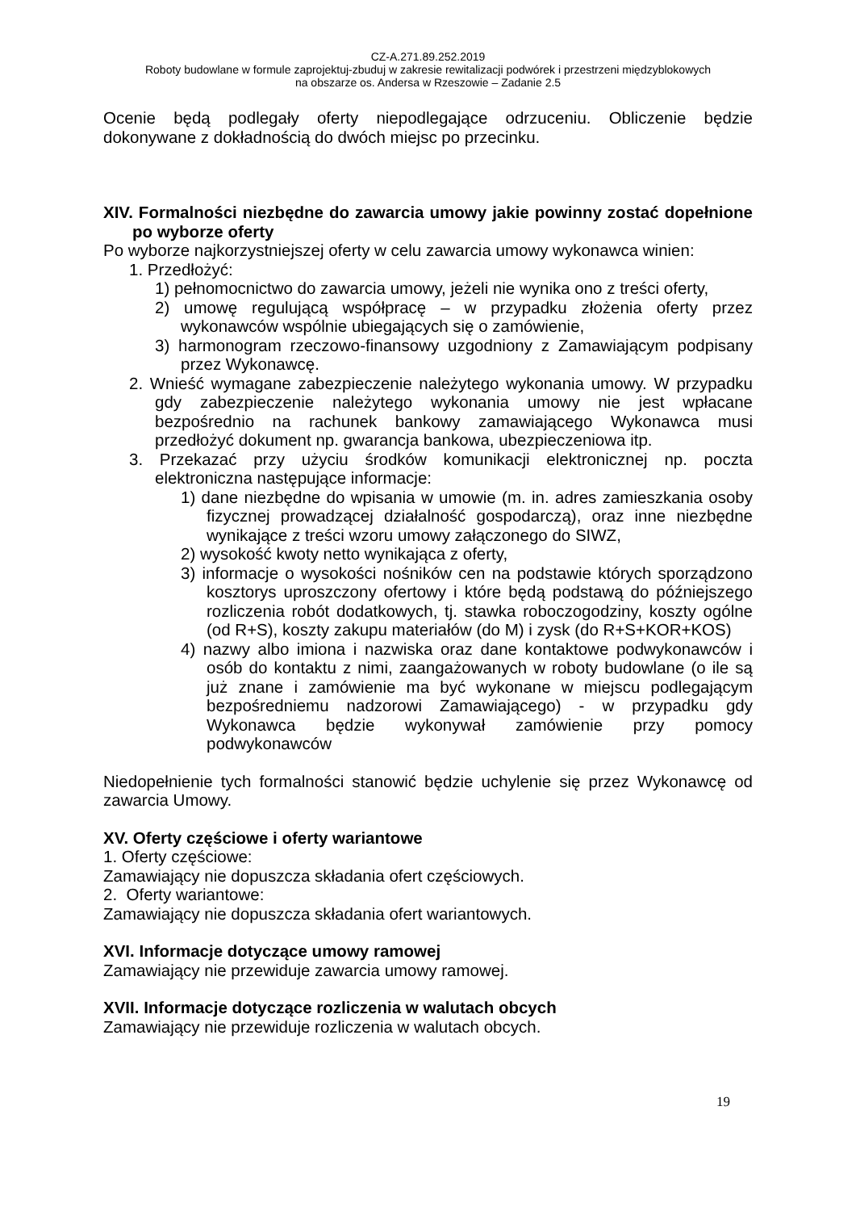CZ-A.271.89.252.2019
Roboty budowlane w formule zaprojektuj-zbuduj w zakresie rewitalizacji podwórek i przestrzeni międzyblokowych
na obszarze os. Andersa w Rzeszowie – Zadanie 2.5
Ocenie będą podlegały oferty niepodlegające odrzuceniu. Obliczenie będzie dokonywane z dokładnością do dwóch miejsc po przecinku.
XIV. Formalności niezbędne do zawarcia umowy jakie powinny zostać dopełnione po wyborze oferty
Po wyborze najkorzystniejszej oferty w celu zawarcia umowy wykonawca winien:
1. Przedłożyć:
1) pełnomocnictwo do zawarcia umowy, jeżeli nie wynika ono z treści oferty,
2) umowę regulującą współpracę – w przypadku złożenia oferty przez wykonawców wspólnie ubiegających się o zamówienie,
3) harmonogram rzeczowo-finansowy uzgodniony z Zamawiającym podpisany przez Wykonawcę.
2. Wnieść wymagane zabezpieczenie należytego wykonania umowy. W przypadku gdy zabezpieczenie należytego wykonania umowy nie jest wpłacane bezpośrednio na rachunek bankowy zamawiającego Wykonawca musi przedłożyć dokument np. gwarancja bankowa, ubezpieczeniowa itp.
3. Przekazać przy użyciu środków komunikacji elektronicznej np. poczta elektroniczna następujące informacje:
1) dane niezbędne do wpisania w umowie (m. in. adres zamieszkania osoby fizycznej prowadzącej działalność gospodarczą), oraz inne niezbędne wynikające z treści wzoru umowy załączonego do SIWZ,
2) wysokość kwoty netto wynikająca z oferty,
3) informacje o wysokości nośników cen na podstawie których sporządzono kosztorys uproszczony ofertowy i które będą podstawą do późniejszego rozliczenia robót dodatkowych, tj. stawka roboczogodziny, koszty ogólne (od R+S), koszty zakupu materiałów (do M) i zysk (do R+S+KOR+KOS)
4) nazwy albo imiona i nazwiska oraz dane kontaktowe podwykonawców i osób do kontaktu z nimi, zaangażowanych w roboty budowlane (o ile są już znane i zamówienie ma być wykonane w miejscu podlegającym bezpośredniemu nadzorowi Zamawiającego) - w przypadku gdy Wykonawca będzie wykonywał zamówienie przy pomocy podwykonawców
Niedopełnienie tych formalności stanowić będzie uchylenie się przez Wykonawcę od zawarcia Umowy.
XV. Oferty częściowe i oferty wariantowe
1. Oferty częściowe:
Zamawiający nie dopuszcza składania ofert częściowych.
2. Oferty wariantowe:
Zamawiający nie dopuszcza składania ofert wariantowych.
XVI. Informacje dotyczące umowy ramowej
Zamawiający nie przewiduje zawarcia umowy ramowej.
XVII. Informacje dotyczące rozliczenia w walutach obcych
Zamawiający nie przewiduje rozliczenia w walutach obcych.
19